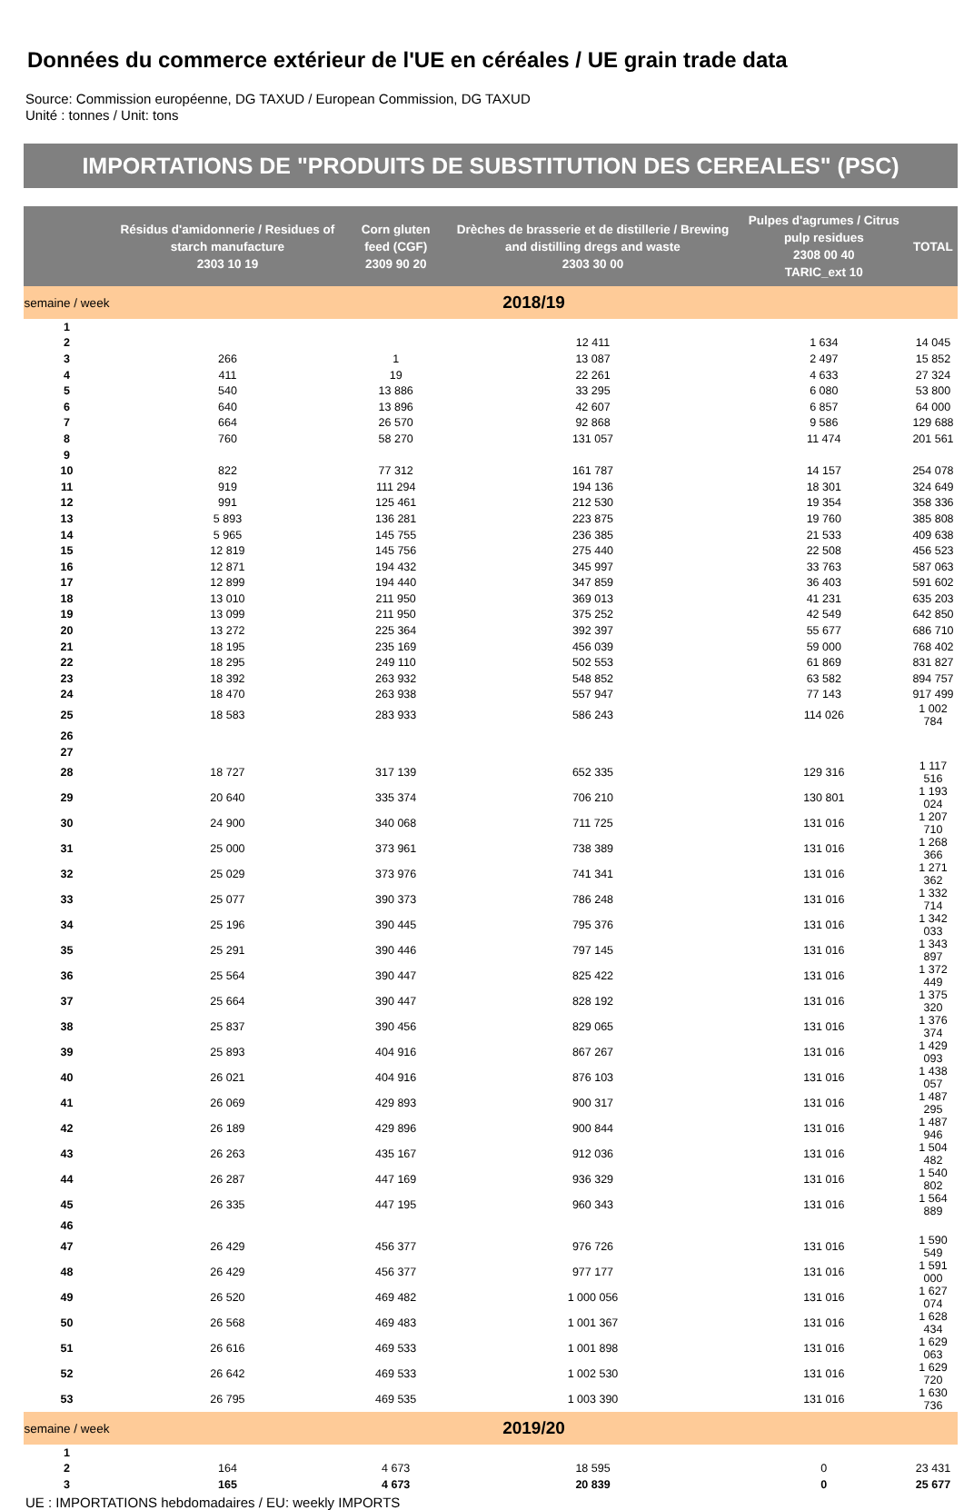Données du commerce extérieur de l'UE en céréales / UE grain trade data
Source: Commission européenne, DG TAXUD / European Commission, DG TAXUD
Unité : tonnes / Unit: tons
IMPORTATIONS DE "PRODUITS DE SUBSTITUTION DES CEREALES" (PSC)
| | Résidus d'amidonnerie / Residues of starch manufacture 2303 10 19 | Corn gluten feed (CGF) 2309 90 20 | Drèches de brasserie et de distillerie / Brewing and distilling dregs and waste 2303 30 00 | Pulpes d'agrumes / Citrus pulp residues 2308 00 40 TARIC_ext 10 | TOTAL |
| --- | --- | --- | --- | --- | --- |
| semaine / week | 2018/19 | | | | |
| 1 | | | | | |
| 2 | | | 12 411 | 1 634 | 14 045 |
| 3 | 266 | 1 | 13 087 | 2 497 | 15 852 |
| 4 | 411 | 19 | 22 261 | 4 633 | 27 324 |
| 5 | 540 | 13 886 | 33 295 | 6 080 | 53 800 |
| 6 | 640 | 13 896 | 42 607 | 6 857 | 64 000 |
| 7 | 664 | 26 570 | 92 868 | 9 586 | 129 688 |
| 8 | 760 | 58 270 | 131 057 | 11 474 | 201 561 |
| 9 | | | | | |
| 10 | 822 | 77 312 | 161 787 | 14 157 | 254 078 |
| 11 | 919 | 111 294 | 194 136 | 18 301 | 324 649 |
| 12 | 991 | 125 461 | 212 530 | 19 354 | 358 336 |
| 13 | 5 893 | 136 281 | 223 875 | 19 760 | 385 808 |
| 14 | 5 965 | 145 755 | 236 385 | 21 533 | 409 638 |
| 15 | 12 819 | 145 756 | 275 440 | 22 508 | 456 523 |
| 16 | 12 871 | 194 432 | 345 997 | 33 763 | 587 063 |
| 17 | 12 899 | 194 440 | 347 859 | 36 403 | 591 602 |
| 18 | 13 010 | 211 950 | 369 013 | 41 231 | 635 203 |
| 19 | 13 099 | 211 950 | 375 252 | 42 549 | 642 850 |
| 20 | 13 272 | 225 364 | 392 397 | 55 677 | 686 710 |
| 21 | 18 195 | 235 169 | 456 039 | 59 000 | 768 402 |
| 22 | 18 295 | 249 110 | 502 553 | 61 869 | 831 827 |
| 23 | 18 392 | 263 932 | 548 852 | 63 582 | 894 757 |
| 24 | 18 470 | 263 938 | 557 947 | 77 143 | 917 499 |
| 25 | 18 583 | 283 933 | 586 243 | 114 026 | 1 002 784 |
| 26 | | | | | |
| 27 | | | | | |
| 28 | 18 727 | 317 139 | 652 335 | 129 316 | 1 117 516 |
| 29 | 20 640 | 335 374 | 706 210 | 130 801 | 1 193 024 |
| 30 | 24 900 | 340 068 | 711 725 | 131 016 | 1 207 710 |
| 31 | 25 000 | 373 961 | 738 389 | 131 016 | 1 268 366 |
| 32 | 25 029 | 373 976 | 741 341 | 131 016 | 1 271 362 |
| 33 | 25 077 | 390 373 | 786 248 | 131 016 | 1 332 714 |
| 34 | 25 196 | 390 445 | 795 376 | 131 016 | 1 342 033 |
| 35 | 25 291 | 390 446 | 797 145 | 131 016 | 1 343 897 |
| 36 | 25 564 | 390 447 | 825 422 | 131 016 | 1 372 449 |
| 37 | 25 664 | 390 447 | 828 192 | 131 016 | 1 375 320 |
| 38 | 25 837 | 390 456 | 829 065 | 131 016 | 1 376 374 |
| 39 | 25 893 | 404 916 | 867 267 | 131 016 | 1 429 093 |
| 40 | 26 021 | 404 916 | 876 103 | 131 016 | 1 438 057 |
| 41 | 26 069 | 429 893 | 900 317 | 131 016 | 1 487 295 |
| 42 | 26 189 | 429 896 | 900 844 | 131 016 | 1 487 946 |
| 43 | 26 263 | 435 167 | 912 036 | 131 016 | 1 504 482 |
| 44 | 26 287 | 447 169 | 936 329 | 131 016 | 1 540 802 |
| 45 | 26 335 | 447 195 | 960 343 | 131 016 | 1 564 889 |
| 46 | | | | | |
| 47 | 26 429 | 456 377 | 976 726 | 131 016 | 1 590 549 |
| 48 | 26 429 | 456 377 | 977 177 | 131 016 | 1 591 000 |
| 49 | 26 520 | 469 482 | 1 000 056 | 131 016 | 1 627 074 |
| 50 | 26 568 | 469 483 | 1 001 367 | 131 016 | 1 628 434 |
| 51 | 26 616 | 469 533 | 1 001 898 | 131 016 | 1 629 063 |
| 52 | 26 642 | 469 533 | 1 002 530 | 131 016 | 1 629 720 |
| 53 | 26 795 | 469 535 | 1 003 390 | 131 016 | 1 630 736 |
| semaine / week | 2019/20 | | | | |
| 1 | | | | | |
| 2 | 164 | 4 673 | 18 595 | 0 | 23 431 |
| 3 | 165 | 4 673 | 20 839 | 0 | 25 677 |
UE : IMPORTATIONS hebdomadaires / EU: weekly IMPORTS